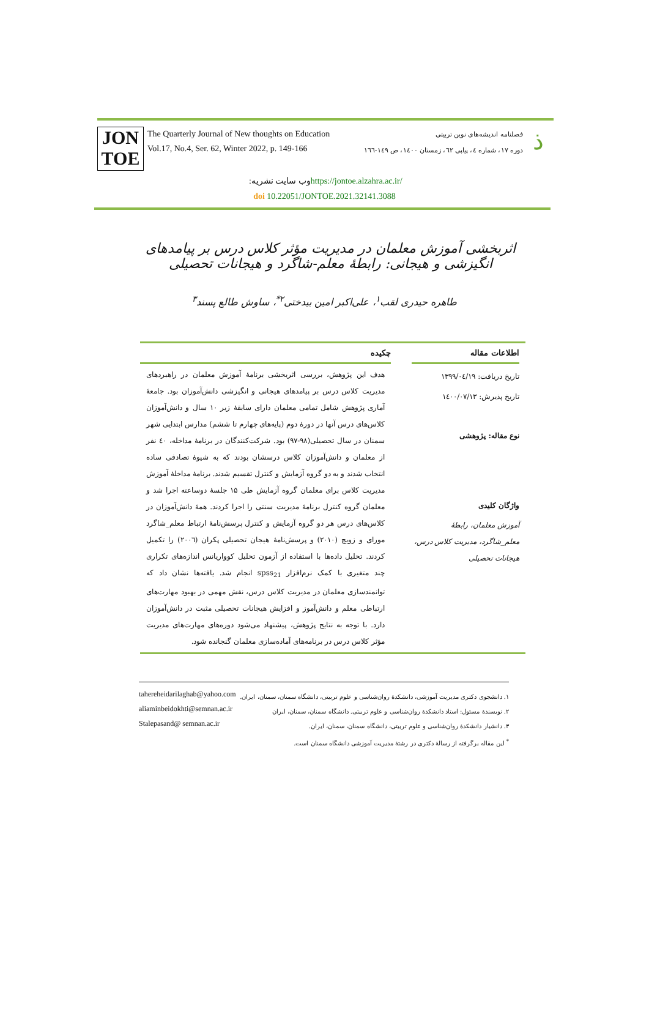JON
TOE
The Quarterly Journal of New thoughts on Education
Vol.17, No.4, Ser. 62, Winter 2022, p. 149-166
فصلنامه اندیشه‌های نوین تربیتی
دوره ۱۷، شماره ٤، پیاپی ٦۲، زمستان ١٤٠٠، ص ١٤٩-١٦٦
ذ
وب سایت نشریه: https://jontoe.alzahra.ac.ir/
doi 10.22051/JONTOE.2021.32141.3088
اثربخشی آموزش معلمان در مدیریت مؤثر کلاس درس بر پیامدهای انگیزشی و هیجانی: رابطهٔ معلم-شاگرد و هیجانات تحصیلی
طاهره حیدری لقب<sup>۱</sup>، علی‌اکبر امین بیدختی<sup>۲*</sup>، ساوش طالع پسند<sup>۳</sup>
اطلاعات مقاله
تاریخ دریافت: ۱۳۹۹/۰٤/۱۹
تاریخ پذیرش: ١٤٠٠/٠٧/١٣
نوع مقاله: پژوهشی
واژگان کلیدی
آموزش معلمان، رابطهٔ معلم_شاگرد، مدیریت کلاس درس، هیجانات تحصیلی
چکیده
هدف این پژوهش، بررسی اثربخشی برنامهٔ آموزش معلمان در راهبردهای مدیریت کلاس درس بر پیامدهای هیجانی و انگیزشی دانش‌آموزان بود. جامعهٔ آماری پژوهش شامل تمامی معلمان دارای سابقهٔ زیر ۱۰ سال و دانش‌آموزان کلاس‌های درس آنها در دورهٔ دوم (پایه‌های چهارم تا ششم) مدارس ابتدایی شهر سمنان در سال تحصیلی(۹۸-۹۷) بود. شرکت‌کنندگان در برنامهٔ مداخله، ٤٠ نفر از معلمان و دانش‌آموزان کلاس درسشان بودند که به شیوهٔ تصادفی ساده انتخاب شدند و به دو گروه آزمایش و کنترل تقسیم شدند. برنامهٔ مداخلهٔ آموزش مدیریت کلاس برای معلمان گروه آزمایش طی ۱۵ جلسهٔ دوساعته اجرا شد و معلمان گروه کنترل برنامهٔ مدیریت سنتی را اجرا کردند. همهٔ دانش‌آموزان در کلاس‌های درس هر دو گروه آزمایش و کنترل پرسش‌نامهٔ ارتباط معلم_شاگرد مورای و زویچ (۲۰۱۰) و پرسش‌نامهٔ هیجان تحصیلی پکران (۲۰۰٦) را تکمیل کردند. تحلیل داده‌ها با استفاده از آزمون تحلیل کوواریانس اندازه‌های تکراری چند متغیری با کمک نرم‌افزار spss<sub>21</sub> انجام شد. یافته‌ها نشان داد که توانمندسازی معلمان در مدیریت کلاس درس، نقش مهمی در بهبود مهارت‌های ارتباطی معلم و دانش‌آموز و افزایش هیجانات تحصیلی مثبت در دانش‌آموزان دارد. با توجه به نتایج پژوهش، پیشنهاد می‌شود دوره‌های مهارت‌های مدیریت مؤثر کلاس درس در برنامه‌های آماده‌سازی معلمان گنجانده شود.
۱. دانشجوی دکتری مدیریت آموزشی، دانشکدهٔ روان‌شناسی و علوم تربیتی، دانشگاه سمنان، سمنان، ایران. tahereheidarilaghab@yahoo.com
۲. نویسندهٔ مسئول: استاد دانشکدهٔ روان‌شناسی و علوم تربیتی. دانشگاه سمنان، سمنان، ایران aliaminbeidokhti@semnan.ac.ir
۳. دانشیار دانشکدهٔ روان‌شناسی و علوم تربیتی، دانشگاه سمنان، سمنان، ایران. Stalepasand@ semnan.ac.ir
<sup>*</sup> این مقاله برگرفته از رسالهٔ دکتری در رشتهٔ مدیریت آموزشی دانشگاه سمنان است.